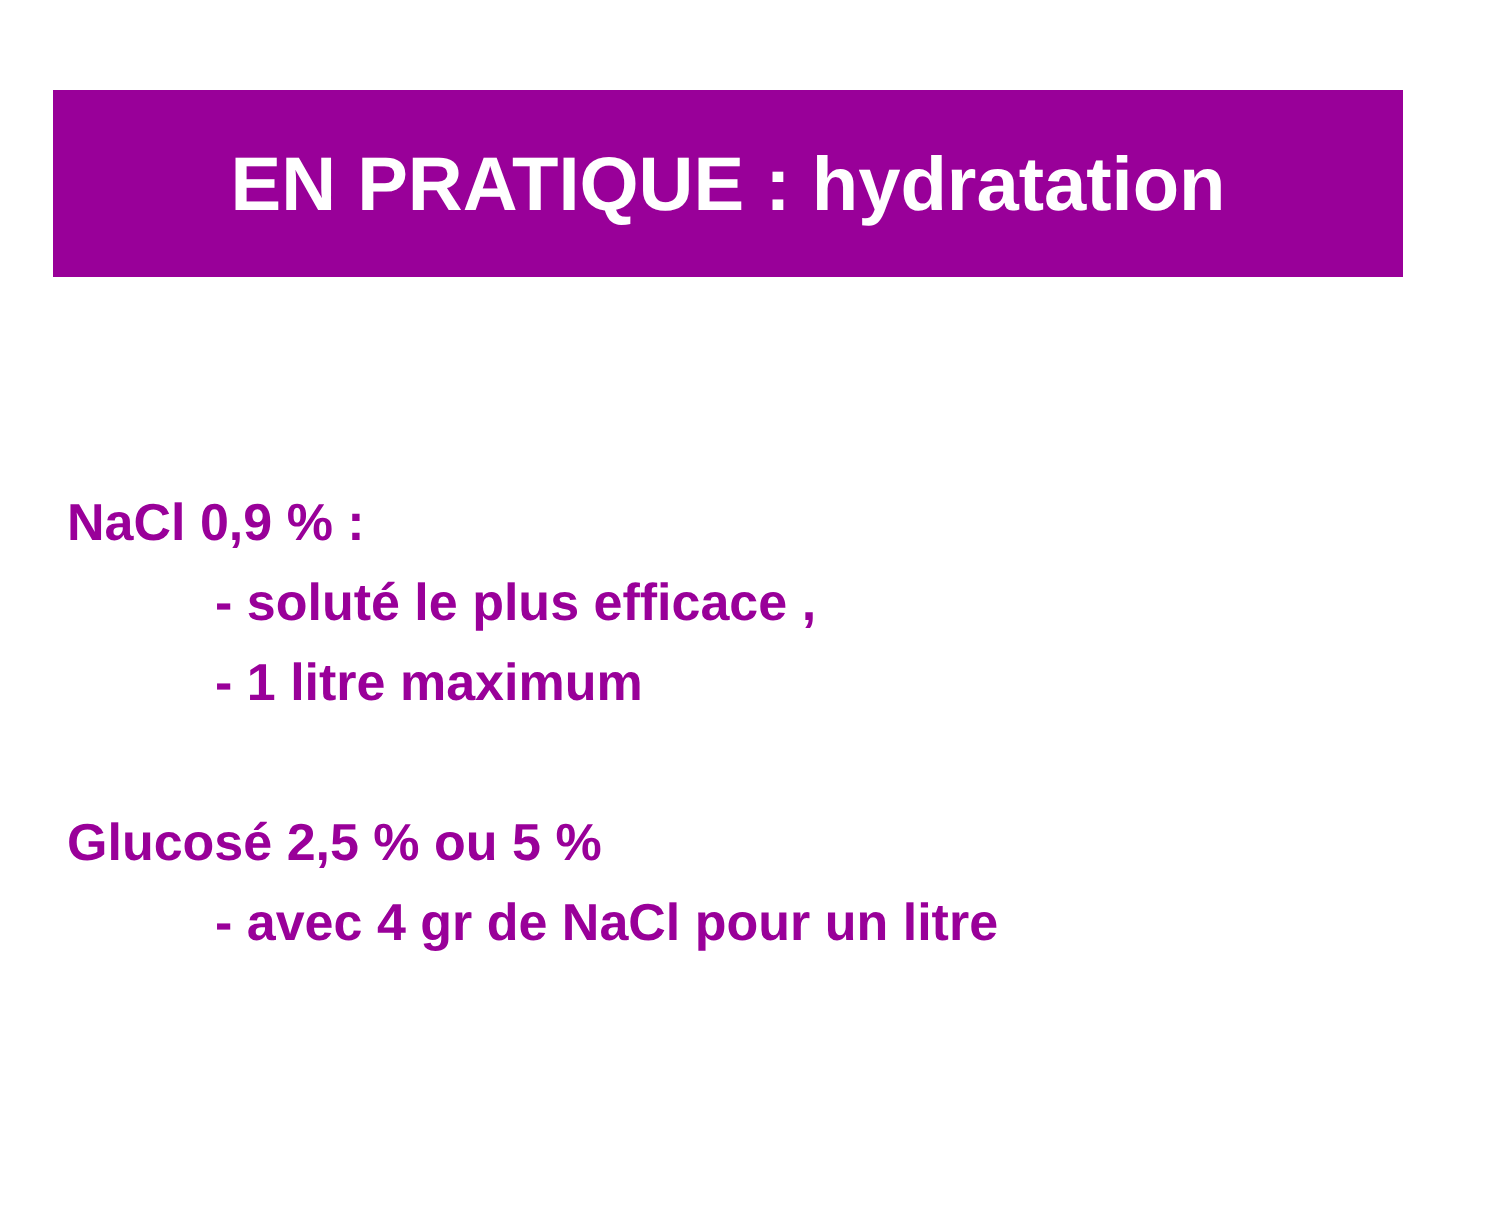EN PRATIQUE : hydratation
NaCl 0,9 % :
- soluté le plus efficace ,
- 1 litre maximum
Glucosé 2,5 % ou 5 %
- avec 4 gr de NaCl pour un litre